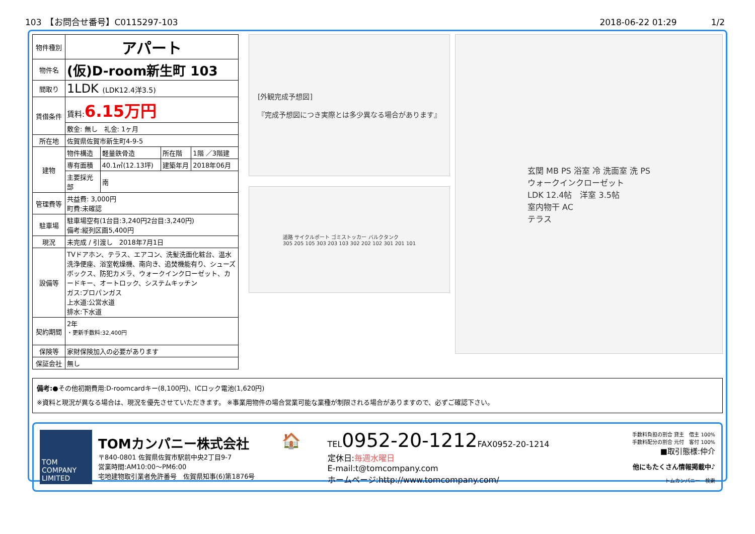103　【お問合せ番号】C0115297-103 2018-06-22 01:29　　　　1/2
| 物件種別 | アパート | | | |
| 物件名 | (仮)D-room新生町 103 | | | |
| 間取り | 1LDK (LDK12.4洋3.5) | | | |
| 賃借条件 | 賃料: 6.15万円 | | | |
| | 敷金: 無し 礼金: 1ヶ月 | | | |
| 所在地 | 佐賀県佐賀市新生町4-9-5 | | | |
| 建物 | 物件構造 | 軽量鉄骨造 | 所在階 | 1階 ／3階建 |
| | 専有面積 | 40.1㎡(12.13坪) | 建築年月 | 2018年06月 |
| | 主要採光部 | 南 | | |
| 管理費等 | 共益費: 3,000円 町費:未確認 | | | |
| 駐車場 | 駐車場空有(1台目:3,240円2台目:3,240円) 備考:縦列区画5,400円 | | | |
| 現況 | 未完成 / 引渡し 2018年7月1日 | | | |
| 設備等 | TVドアホン、テラス、エアコン、洗髪洗面化粧台、温水洗浄便座、浴室乾燥機、南向き、追焚機能有り、シューズボックス、防犯カメラ、ウォークインクローゼット、カードキー、オートロック、システムキッチン ガス:プロパンガス 上水道:公営水道 排水:下水道 | | | |
| 契約期間 | 2年 ・更新手数料:32,400円 | | | |
| 保険等 | 家財保険加入の必要があります | | | |
| 保証会社 | 無し | | | |
[外観完成予想図]
『完成予想図につき実際とは多少異なる場合があります』
道路 サイクルポート ゴミストッカー バルクタンク
305 205 105 303 203 103 302 202 102 301 201 101
玄関 MB PS 浴室 冷 洗面室 洗 PS
ウォークインクローゼット
LDK 12.4帖　洋室 3.5帖
室内物干 AC
テラス
備考:●その他初期費用:D-roomcardキー(8,100円)、ICロック電池(1,620円)
※資料と現況が異なる場合は、現況を優先させていただきます。 ※事業用物件の場合営業可能な業種が制限される場合がありますので、必ずご確認下さい。
TOM COMPANY LIMITED
TOMカンパニー株式会社
〒840-0801 佐賀県佐賀市駅前中央2丁目9-7
営業時間:AM10:00～PM6:00
宅地建物取引業者免許番号　佐賀県知事(6)第1876号
🏠
TEL0952-20-1212 FAX0952-20-1214
定休日:毎週水曜日
E-mail:t@tomcompany.com
ホームページ:http://www.tomcompany.com/
手数料負担の割合 貸主　借主 100%
手数料配分の割合 元付　客付 100%
■取引態様:仲介
他にもたくさん情報掲載中♪
トムカンパニー　検索